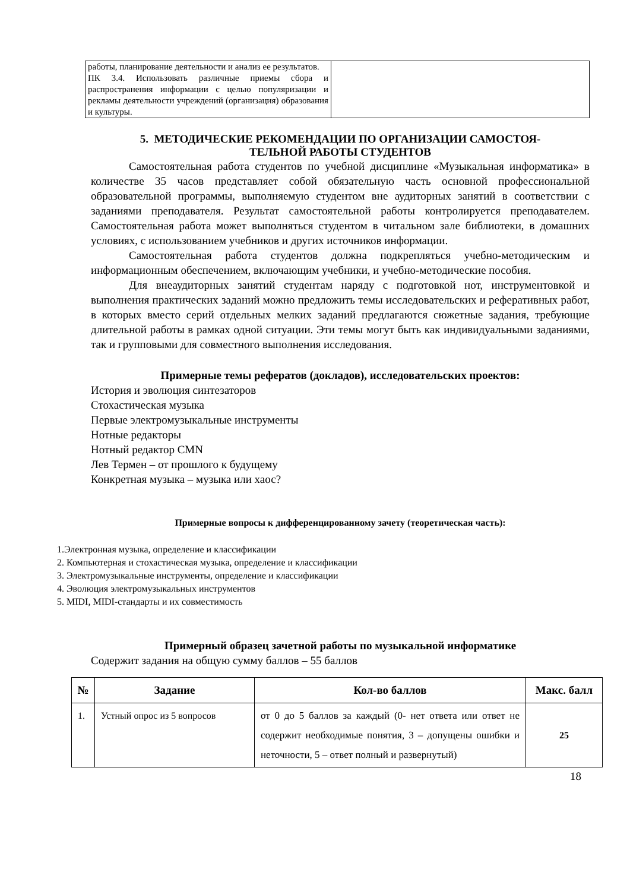| работы, планирование деятельности и анализ ее результатов. ПК 3.4. Использовать различные приемы сбора и распространения информации с целью популяризации и рекламы деятельности учреждений (организация) образования и культуры. | |
5. МЕТОДИЧЕСКИЕ РЕКОМЕНДАЦИИ ПО ОРГАНИЗАЦИИ САМОСТОЯ-
ТЕЛЬНОЙ РАБОТЫ СТУДЕНТОВ
Самостоятельная работа студентов по учебной дисциплине «Музыкальная информатика» в количестве 35 часов представляет собой обязательную часть основной профессиональной образовательной программы, выполняемую студентом вне аудиторных занятий в соответствии с заданиями преподавателя. Результат самостоятельной работы контролируется преподавателем. Самостоятельная работа может выполняться студентом в читальном зале библиотеки, в домашних условиях, с использованием учебников и других источников информации.
Самостоятельная работа студентов должна подкрепляться учебно-методическим и информационным обеспечением, включающим учебники, и учебно-методические пособия.
Для внеаудиторных занятий студентам наряду с подготовкой нот, инструментовкой и выполнения практических заданий можно предложить темы исследовательских и реферативных работ, в которых вместо серий отдельных мелких заданий предлагаются сюжетные задания, требующие длительной работы в рамках одной ситуации. Эти темы могут быть как индивидуальными заданиями, так и групповыми для совместного выполнения исследования.
Примерные темы рефератов (докладов), исследовательских проектов:
История и эволюция синтезаторов
Стохастическая музыка
Первые электромузыкальные инструменты
Нотные редакторы
Нотный редактор CMN
Лев Термен – от прошлого к будущему
Конкретная музыка – музыка или хаос?
Примерные вопросы к дифференцированному зачету (теоретическая часть):
1.Электронная музыка, определение и классификации
2. Компьютерная и стохастическая музыка, определение и классификации
3. Электромузыкальные инструменты, определение и классификации
4. Эволюция электромузыкальных инструментов
5. MIDI, MIDI-стандарты и их совместимость
Примерный образец зачетной работы по музыкальной информатике
Содержит задания на общую сумму баллов – 55 баллов
| № | Задание | Кол-во баллов | Макс. балл |
| --- | --- | --- | --- |
| 1. | Устный опрос из 5 вопросов | от 0 до 5 баллов за каждый (0- нет ответа или ответ не содержит необходимые понятия, 3 – допущены ошибки и неточности, 5 – ответ полный и развернутый) | 25 |
18